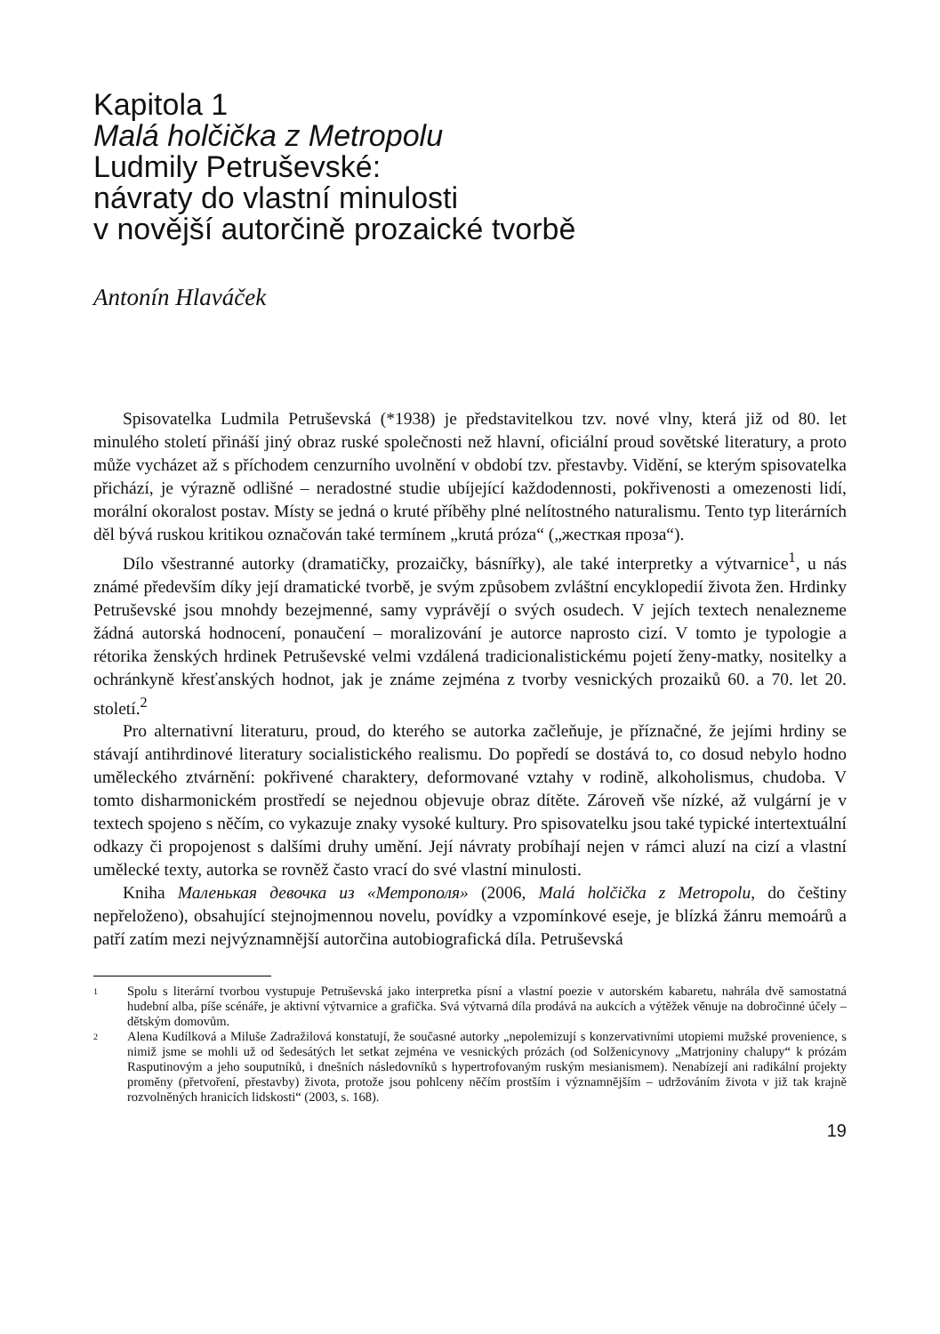Kapitola 1
Malá holčička z Metropolu
Ludmily Petruševské:
návraty do vlastní minulosti
v novější autorčině prozaické tvorbě
Antonín Hlaváček
Spisovatelka Ludmila Petruševská (*1938) je představitelkou tzv. nové vlny, která již od 80. let minulého století přináší jiný obraz ruské společnosti než hlavní, oficiální proud sovětské literatury, a proto může vycházet až s příchodem cenzurního uvolnění v období tzv. přestavby. Vidění, se kterým spisovatelka přichází, je výrazně odlišné – neradostné studie ubíjející každodennosti, pokřivenosti a omezenosti lidí, morální okoralost postav. Místy se jedná o kruté příběhy plné nelítostného naturalismu. Tento typ literárních děl bývá ruskou kritikou označován také termínem „krutá próza“ („жесткая проза“).
Dílo všestranné autorky (dramatičky, prozaičky, básnířky), ale také interpretky a výtvarnice<sup>1</sup>, u nás známé především díky její dramatické tvorbě, je svým způsobem zvláštní encyklopedií života žen. Hrdinky Petruševské jsou mnohdy bezejmenné, samy vyprávějí o svých osudech. V jejích textech nenalezneme žádná autorská hodnocení, ponaučení – moralizování je autorce naprosto cizí. V tomto je typologie a rétorika ženských hrdinek Petruševské velmi vzdálená tradicionalistickému pojetí ženy-matky, nositelky a ochránkyně křesťanských hodnot, jak je známe zejména z tvorby vesnických prozaiků 60. a 70. let 20. století.<sup>2</sup>
Pro alternativní literaturu, proud, do kterého se autorka začleňuje, je příznačné, že jejími hrdiny se stávají antihrdinové literatury socialistického realismu. Do popředí se dostává to, co dosud nebylo hodno uměleckého ztvárnění: pokřivené charaktery, deformované vztahy v rodině, alkoholismus, chudoba. V tomto disharmonickém prostředí se nejednou objevuje obraz dítěte. Zároveň vše nízké, až vulgární je v textech spojeno s něčím, co vykazuje znaky vysoké kultury. Pro spisovatelku jsou také typické intertextuální odkazy či propojenost s dalšími druhy umění. Její návraty probíhají nejen v rámci aluzí na cizí a vlastní umělecké texty, autorka se rovněž často vrací do své vlastní minulosti.
Kniha Маленькая девочка из «Метрополя» (2006, Malá holčička z Metropolu, do češtiny nepřeloženo), obsahující stejnojmennou novelu, povídky a vzpomínkové eseje, je blízká žánru memoárů a patří zatím mezi nejvýznamnější autorčina autobiografická díla. Petruševská
1 Spolu s literární tvorbou vystupuje Petruševská jako interpretka písní a vlastní poezie v autorském kabaretu, nahrála dvě samostatná hudební alba, píše scénáře, je aktivní výtvarnice a grafička. Svá výtvarná díla prodává na aukcích a výtěžek věnuje na dobročinné účely – dětským domovům.
2 Alena Kudílková a Miluše Zadražilová konstatují, že současné autorky „nepolemizují s konzervativními utopiemi mužské provenience, s nimiž jsme se mohli už od šedesátých let setkat zejména ve vesnických prózách (od Solženicynovy „Matrjoniny chalupy“ k prózám Rasputinovým a jeho souputníků, i dnešních následovníků s hypertrofovaným ruským mesianismem). Nenabízejí ani radikální projekty proměny (přetvoření, přestavby) života, protože jsou pohlceny něčím prostším i významnějším – udržováním života v již tak krajně rozvolněných hranicích lidskosti“ (2003, s. 168).
19